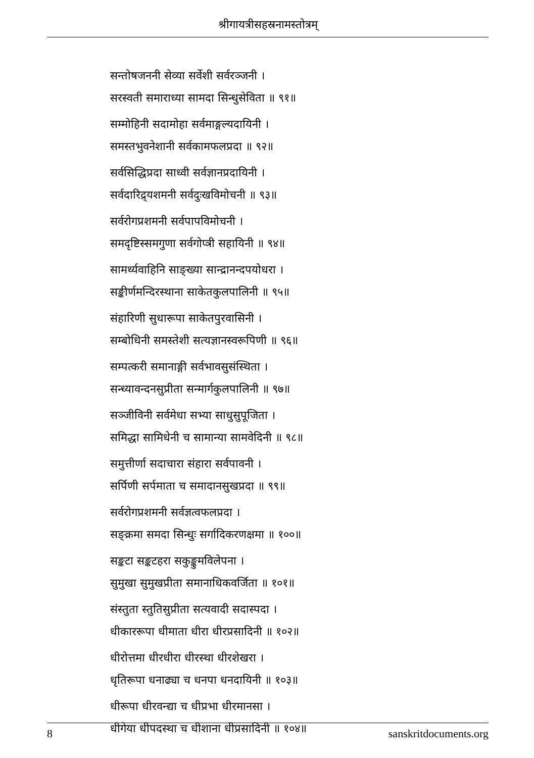श्रीगायत्रीसहस्रनामस्तोत्रम्
सन्तोषजननी सेव्या सर्वेशी सर्वरञ्जनी ।
सरस्वती समाराध्या सामदा सिन्धुसेविता ॥ ९१॥
सम्मोहिनी सदामोहा सर्वमाङ्गल्यदायिनी ।
समस्तभुवनेशानी सर्वकामफलप्रदा ॥ ९२॥
सर्वसिद्धिप्रदा साध्वी सर्वज्ञानप्रदायिनी ।
सर्वदारिद्र्यशमनी सर्वदुःखविमोचनी ॥ ९३॥
सर्वरोगप्रशमनी सर्वपापविमोचनी ।
समदृष्टिस्समगुणा सर्वगोप्त्री सहायिनी ॥ ९४॥
सामर्थ्यवाहिनि साङ्ख्या सान्द्रानन्दपयोधरा ।
सङ्कीर्णमन्दिरस्थाना साकेतकुलपालिनी ॥ ९५॥
संहारिणी सुधारूपा साकेतपुरवासिनी ।
सम्बोधिनी समस्तेशी सत्यज्ञानस्वरूपिणी ॥ ९६॥
सम्पत्करी समानाङ्गी सर्वभावसुसंस्थिता ।
सन्ध्यावन्दनसुप्रीता सन्मार्गकुलपालिनी ॥ ९७॥
सञ्जीविनी सर्वमेधा सभ्या साधुसुपूजिता ।
समिद्धा सामिधेनी च सामान्या सामवेदिनी ॥ ९८॥
समुत्तीर्णा सदाचारा संहारा सर्वपावनी ।
सर्पिणी सर्पमाता च समादानसुखप्रदा ॥ ९९॥
सर्वरोगप्रशमनी सर्वज्ञत्वफलप्रदा ।
सङ्क्रमा समदा सिन्धुः सर्गादिकरणक्षमा ॥ १००॥
सङ्कटा सङ्कटहरा सकुङ्कुमविलेपना ।
सुमुखा सुमुखप्रीता समानाधिकवर्जिता ॥ १०१॥
संस्तुता स्तुतिसुप्रीता सत्यवादी सदास्पदा ।
धीकाररूपा धीमाता धीरा धीरप्रसादिनी ॥ १०२॥
धीरोत्तमा धीरधीरा धीरस्था धीरशेखरा ।
धृतिरूपा धनाढ्या च धनपा धनदायिनी ॥ १०३॥
धीरूपा धीरवन्द्या च धीप्रभा धीरमानसा ।
धीगेया धीपदस्था च धीशाना धीप्रसादिनी ॥ १०४॥
8 sanskritdocuments.org